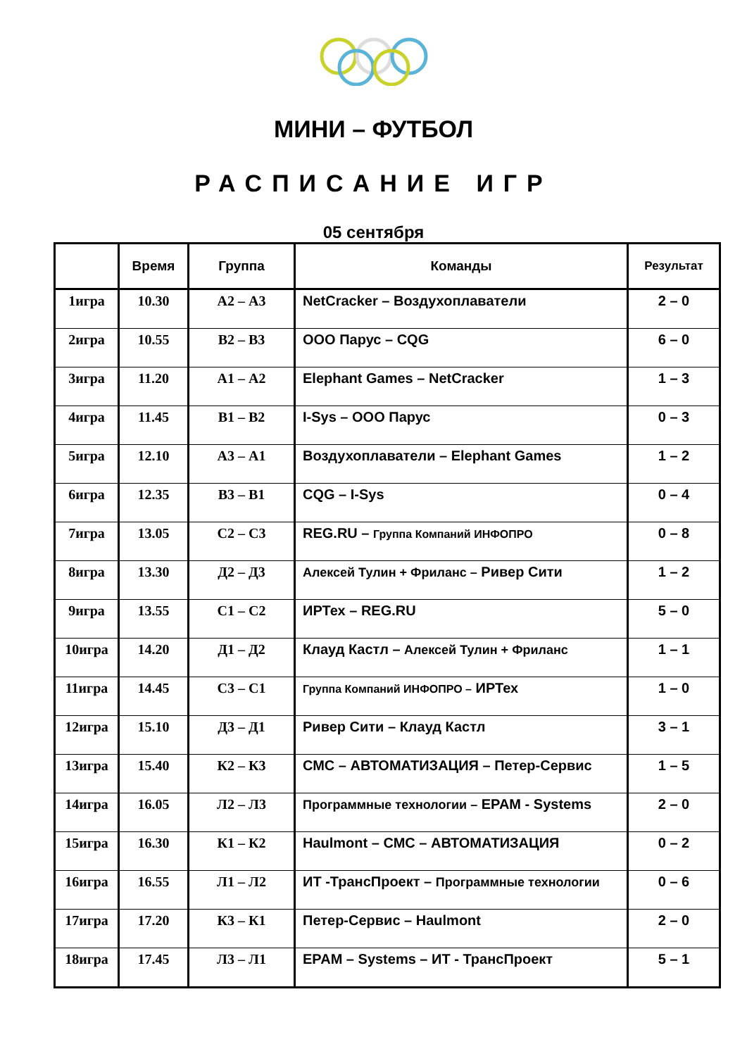МИНИ – ФУТБОЛ
РАСПИСАНИЕ ИГР
05 сентября
| | Время | Группа | Команды | Результат |
| --- | --- | --- | --- | --- |
| 1игра | 10.30 | А2 – А3 | NetCracker – Воздухоплаватели | 2 – 0 |
| 2игра | 10.55 | В2 – В3 | ООО Парус – CQG | 6 – 0 |
| 3игра | 11.20 | А1 – А2 | Elephant Games – NetCracker | 1 – 3 |
| 4игра | 11.45 | В1 – В2 | I-Sys – ООО Парус | 0 – 3 |
| 5игра | 12.10 | А3 – А1 | Воздухоплаватели – Elephant Games | 1 – 2 |
| 6игра | 12.35 | В3 – В1 | CQG – I-Sys | 0 – 4 |
| 7игра | 13.05 | С2 – С3 | REG.RU – Группа Компаний ИНФОПРО | 0 – 8 |
| 8игра | 13.30 | Д2 – Д3 | Алексей Тулин + Фриланс – Ривер Сити | 1 – 2 |
| 9игра | 13.55 | С1 – С2 | ИРТех – REG.RU | 5 – 0 |
| 10игра | 14.20 | Д1 – Д2 | Клауд Кастл – Алексей Тулин + Фриланс | 1 – 1 |
| 11игра | 14.45 | С3 – С1 | Группа Компаний ИНФОПРО – ИРТех | 1 – 0 |
| 12игра | 15.10 | Д3 – Д1 | Ривер Сити – Клауд Кастл | 3 – 1 |
| 13игра | 15.40 | К2 – К3 | СМС – АВТОМАТИЗАЦИЯ – Петер-Сервис | 1 – 5 |
| 14игра | 16.05 | Л2 – Л3 | Программные технологии – EPAM - Systems | 2 – 0 |
| 15игра | 16.30 | К1 – К2 | Haulmont – СМС – АВТОМАТИЗАЦИЯ | 0 – 2 |
| 16игра | 16.55 | Л1 – Л2 | ИТ -ТрансПроект – Программные технологии | 0 – 6 |
| 17игра | 17.20 | К3 – К1 | Петер-Сервис – Haulmont | 2 – 0 |
| 18игра | 17.45 | Л3 – Л1 | EPAM – Systems – ИТ - ТрансПроект | 5 – 1 |